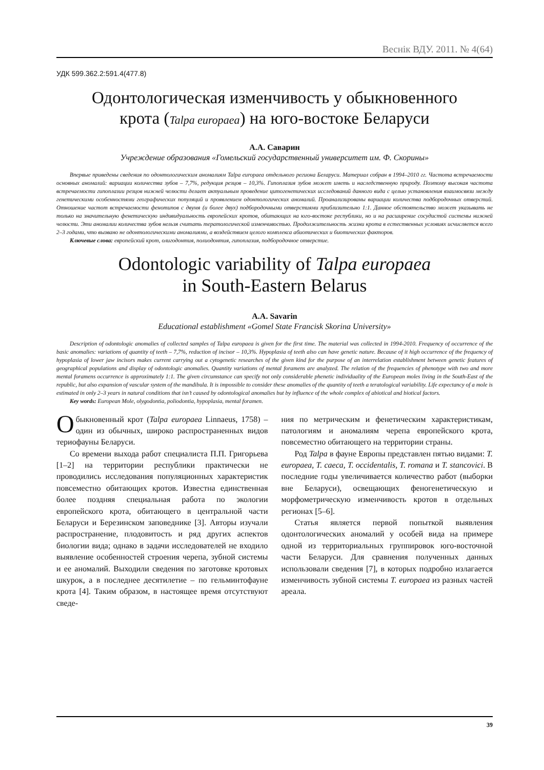Веснік ВДУ. 2011. № 4(64)
УДК 599.362.2:591.4(477.8)
Одонтологическая изменчивость у обыкновенного
крота (Talpa europaea) на юго-востоке Беларуси
А.А. Саварин
Учреждение образования «Гомельский государственный университет им. Ф. Скорины»
Впервые приведены сведения по одонтологическим аномалиям Talpa europaea отдельного региона Беларуси. Материал собран в 1994–2010 гг. Частота встречаемости основных аномалий: вариации количества зубов – 7,7%, редукция резцов – 10,3%. Гипоплазия зубов может иметь и наследственную природу. Поэтому высокая частота встречаемости гипоплазии резцов нижней челюсти делает актуальным проведение цитогенетических исследований данного вида с целью установления взаимосвязи между генетическими особенностями географических популяций и проявлением одонтологических аномалий. Проанализированы вариации количества подбородочных отверстий. Отношение частот встречаемости фенотипов с двумя (и более двух) подбородочными отверстиями приблизительно 1:1. Данное обстоятельство может указывать не только на значительную фенетическую индивидуальность европейских кротов, обитающих на юго-востоке республики, но и на расширение сосудистой системы нижней челюсти. Эти аномалии количества зубов нельзя считать тератологической изменчивостью. Продолжительность жизни крота в естественных условиях исчисляется всего 2–3 годами, что вызвано не одонтологическими аномалиями, а воздействием целого комплекса абиотических и биотических факторов.
Ключевые слова: европейский крот, олигодонтия, полиодонтия, гипоплазия, подбородочное отверстие.
Odontologic variability of Talpa europaea
in South-Eastern Belarus
A.A. Savarin
Educational establishment «Gomel State Francisk Skorina University»
Description of odontologic anomalies of collected samples of Talpa europaea is given for the first time. The material was collected in 1994-2010. Frequency of occurrence of the basic anomalies: variations of quantity of teeth – 7,7%, reduction of incisor – 10,3%. Hypoplasia of teeth also can have genetic nature. Because of it high occurrence of the frequency of hypoplasia of lower jaw incisors makes current carrying out a cytogenetic researches of the given kind for the purpose of an interrelation establishment between genetic features of geographical populations and display of odontologic anomalies. Quantity variations of mental foramens are analyzed. The relation of the frequencies of phenotype with two and more mental foramens occurrence is approximately 1:1. The given circumstance can specify not only considerable phenetic individuality of the European moles living in the South-East of the republic, but also expansion of vascular system of the mandibula. It is impossible to consider these anomalies of the quantity of teeth a teratological variability. Life expectancy of a mole is estimated in only 2–3 years in natural conditions that isn’t caused by odontological anomalies but by influence of the whole complex of abiotical and biotical factors.
Key words: European Mole, olygodontia, poliodontia, hypoplasia, mental foramen.
Обыкновенный крот (Talpa europaea Linnaeus, 1758) – один из обычных, широко распространенных видов териофауны Беларуси.
Со времени выхода работ специалиста П.П. Григорьева [1–2] на территории республики практически не проводились исследования популяционных характеристик повсеместно обитающих кротов. Известна единственная более поздняя специальная работа по экологии европейского крота, обитающего в центральной части Беларуси и Березинском заповеднике [3]. Авторы изучали распространение, плодовитость и ряд других аспектов биологии вида; однако в задачи исследователей не входило выявление особенностей строения черепа, зубной системы и ее аномалий. Выходили сведения по заготовке кротовых шкурок, а в последнее десятилетие – по гельминтофауне крота [4]. Таким образом, в настоящее время отсутствуют сведе-
ния по метрическим и фенетическим характеристикам, патологиям и аномалиям черепа европейского крота, повсеместно обитающего на территории страны.
Род Talpa в фауне Европы представлен пятью видами: T. europaea, T. caeca, T. occidentalis, T. romana и T. stancovici. В последние годы увеличивается количество работ (выборки вне Беларуси), освещающих феногенетическую и морфометрическую изменчивость кротов в отдельных регионах [5–6].
Статья является первой попыткой выявления одонтологических аномалий у особей вида на примере одной из территориальных группировок юго-восточной части Беларуси. Для сравнения полученных данных использовали сведения [7], в которых подробно излагается изменчивость зубной системы T. europaea из разных частей ареала.
39